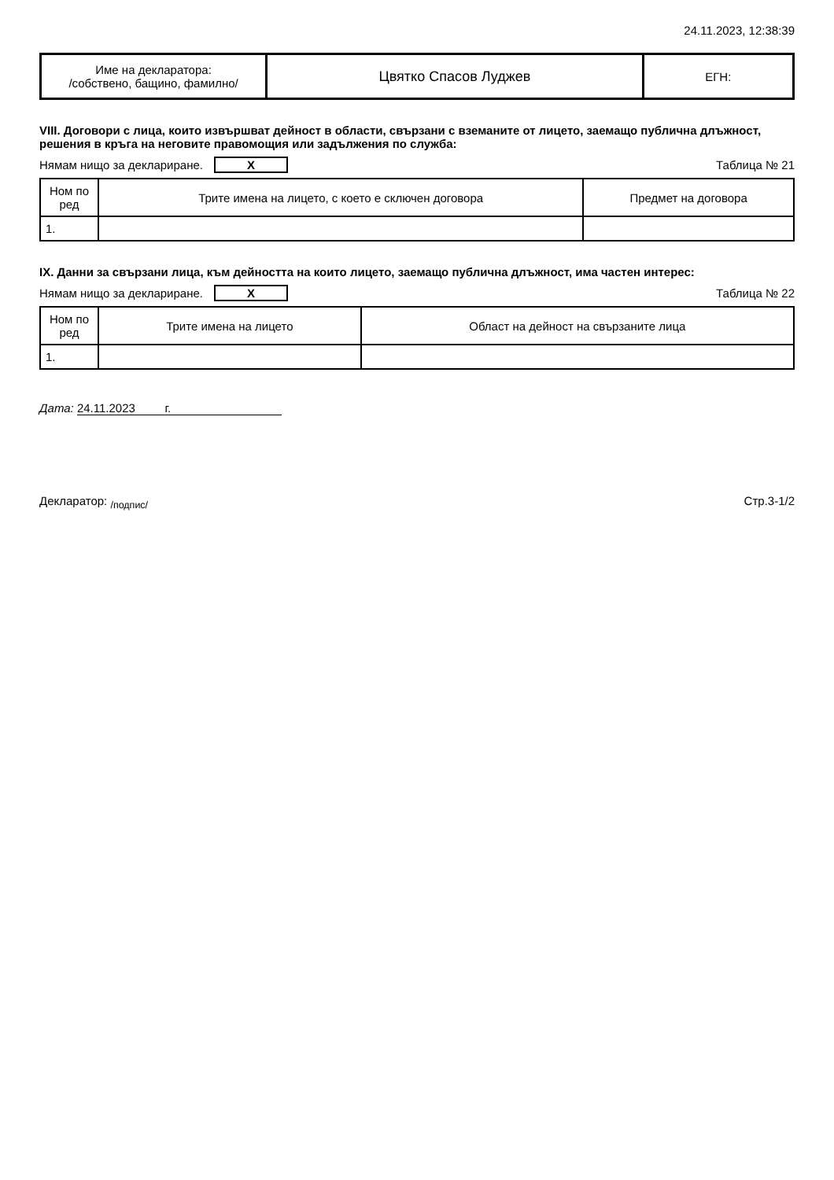24.11.2023, 12:38:39
| Име на декларатора: /собствено, бащино, фамилно/ | Цвятко Спасов Луджев | ЕГН: |
VIII. Договори с лица, които извършват дейност в области, свързани с вземаните от лицето, заемащо публична длъжност, решения в кръга на неговите правомощия или задължения по служба:
Нямам нищо за деклариране. X Таблица № 21
| Ном по ред | Трите имена на лицето, с което е сключен договора | Предмет на договора |
| --- | --- | --- |
| 1. | | |
IX. Данни за свързани лица, към дейността на които лицето, заемащо публична длъжност, има частен интерес:
Нямам нищо за деклариране. X Таблица № 22
| Ном по ред | Трите имена на лицето | Област на дейност на свързаните лица |
| --- | --- | --- |
| 1. | | |
Дата: 24.11.2023 г.
Декларатор: <sub>/подпис/</sub> Стр.3-1/2